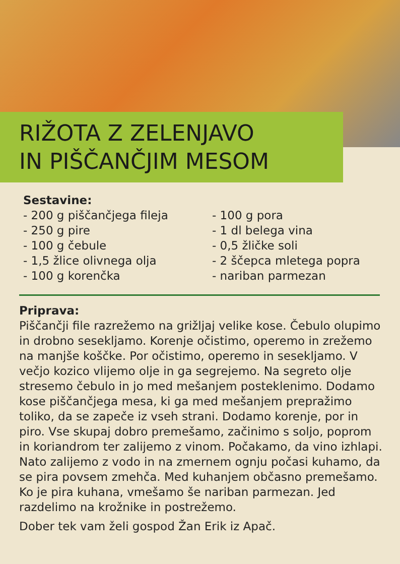RIŽOTA Z ZELENJAVO
IN PIŠČANČJIM MESOM
Sestavine:
- 200 g piščančjega fileja
- 250 g pire
- 100 g čebule
- 1,5 žlice olivnega olja
- 100 g korenčka
- 100 g pora
- 1 dl belega vina
- 0,5 žličke soli
- 2 ščepca mletega popra
- nariban parmezan
Priprava:
Piščančji file razrežemo na grižljaj velike kose. Čebulo olupimo in drobno sesekljamo. Korenje očistimo, operemo in zrežemo na manjše koščke. Por očistimo, operemo in sesekljamo. V večjo kozico vlijemo olje in ga segrejemo. Na segreto olje stresemo čebulo in jo med mešanjem posteklenimo. Dodamo kose piščančjega mesa, ki ga med mešanjem prepražimo toliko, da se zapeče iz vseh strani. Dodamo korenje, por in piro. Vse skupaj dobro premešamo, začinimo s soljo, poprom in koriandrom ter zalijemo z vinom. Počakamo, da vino izhlapi. Nato zalijemo z vodo in na zmernem ognju počasi kuhamo, da se pira povsem zmehča. Med kuhanjem občasno premešamo. Ko je pira kuhana, vmešamo še nariban parmezan. Jed razdelimo na krožnike in postrežemo.
Dober tek vam želi gospod Žan Erik iz Apač.